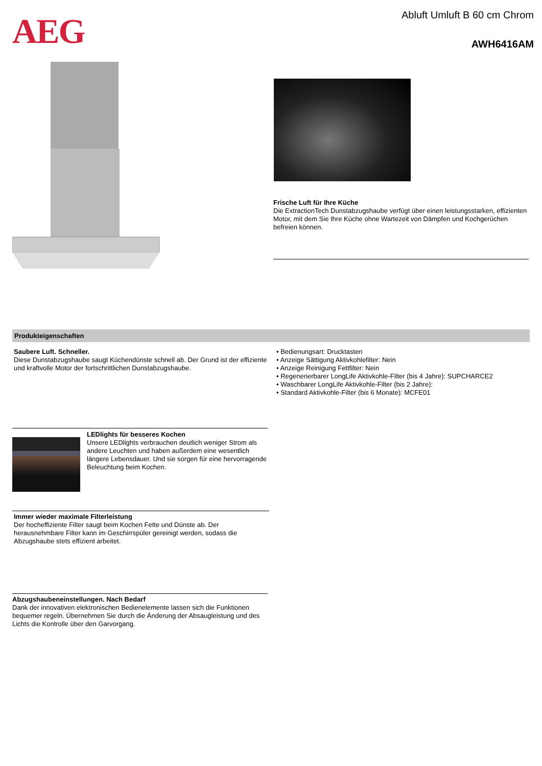AEG Abluft Umluft B 60 cm Chrom
AWH6416AM
Frische Luft für Ihre Küche
Die ExtractionTech Dunstabzugshaube verfügt über einen leistungsstarken, effizienten Motor, mit dem Sie Ihre Küche ohne Wartezeit von Dämpfen und Kochgerüchen befreien können.
Produkteigenschaften
Saubere Luft. Schneller.
Diese Dunstabzugshaube saugt Küchendünste schnell ab. Der Grund ist der effiziente und kraftvolle Motor der fortschrittlichen Dunstabzugshaube.
• Bedienungsart: Drucktasten
• Anzeige Sättigung Aktivkohlefilter: Nein
• Anzeige Reinigung Fettfilter: Nein
• Regenerierbarer LongLife Aktivkohle-Filter (bis 4 Jahre): SUPCHARCE2
• Waschbarer LongLife Aktivkohle-Filter (bis 2 Jahre):
• Standard Aktivkohle-Filter (bis 6 Monate): MCFE01
LEDlights für besseres Kochen
Unsere LEDlights verbrauchen deutlich weniger Strom als andere Leuchten und haben außerdem eine wesentlich längere Lebensdauer. Und sie sorgen für eine hervorragende Beleuchtung beim Kochen.
Immer wieder maximale Filterleistung
Der hocheffiziente Filter saugt beim Kochen Fette und Dünste ab. Der herausnehmbare Filter kann im Geschirrspüler gereinigt werden, sodass die Abzugshaube stets effizient arbeitet.
Abzugshaubeneinstellungen. Nach Bedarf
Dank der innovativen elektronischen Bedienelemente lassen sich die Funktionen bequemer regeln. Übernehmen Sie durch die Änderung der Absaugleistung und des Lichts die Kontrolle über den Garvorgang.